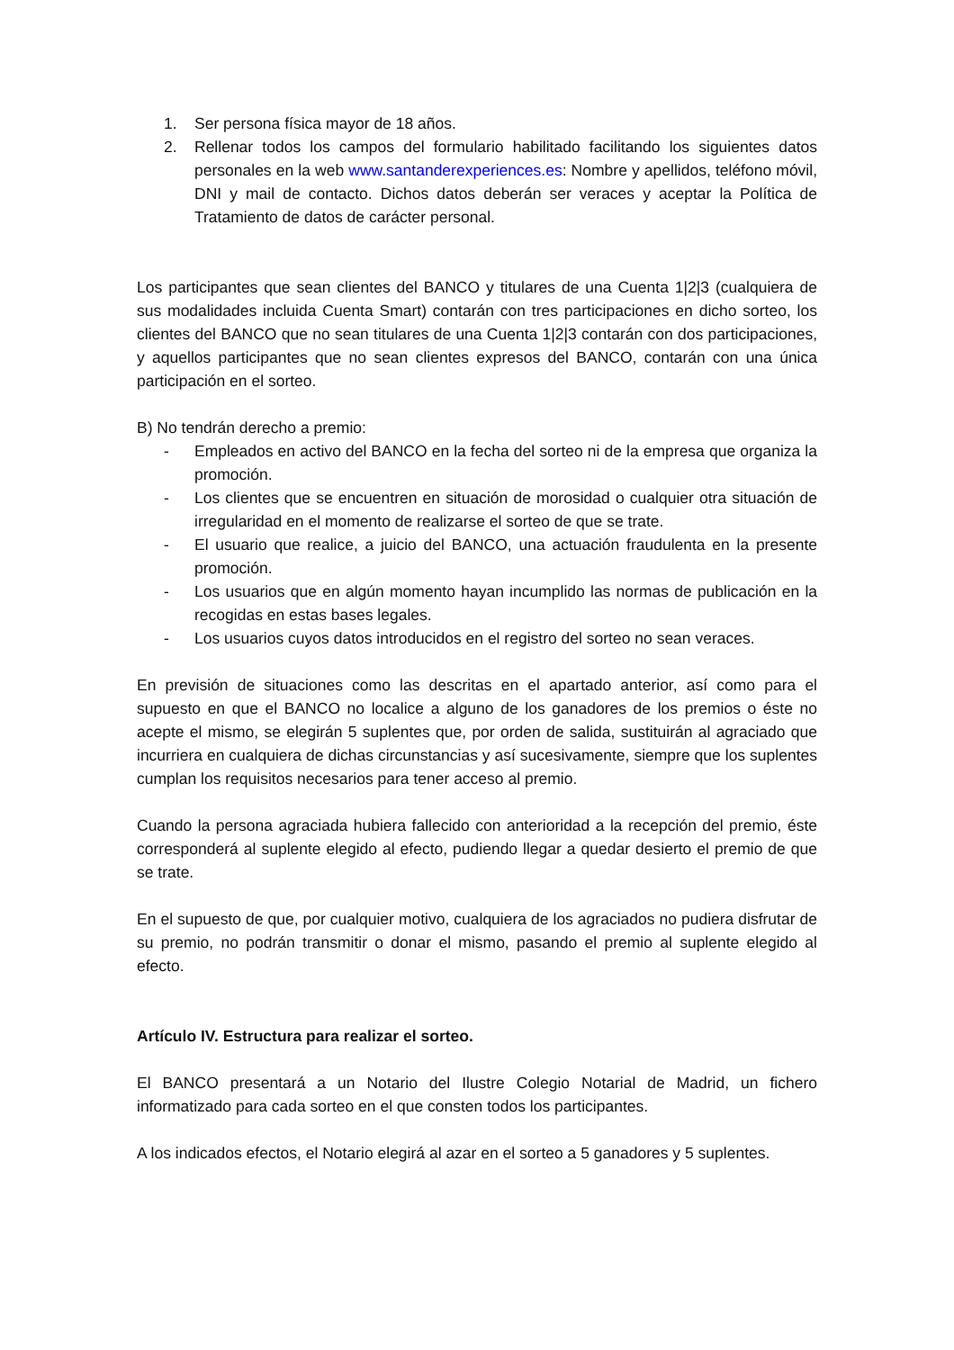1. Ser persona física mayor de 18 años.
2. Rellenar todos los campos del formulario habilitado facilitando los siguientes datos personales en la web www.santanderexperiences.es: Nombre y apellidos, teléfono móvil, DNI y mail de contacto. Dichos datos deberán ser veraces y aceptar la Política de Tratamiento de datos de carácter personal.
Los participantes que sean clientes del BANCO y titulares de una Cuenta 1|2|3 (cualquiera de sus modalidades incluida Cuenta Smart) contarán con tres participaciones en dicho sorteo, los clientes del BANCO que no sean titulares de una Cuenta 1|2|3 contarán con dos participaciones, y aquellos participantes que no sean clientes expresos del BANCO, contarán con una única participación en el sorteo.
B) No tendrán derecho a premio:
- Empleados en activo del BANCO en la fecha del sorteo ni de la empresa que organiza la promoción.
- Los clientes que se encuentren en situación de morosidad o cualquier otra situación de irregularidad en el momento de realizarse el sorteo de que se trate.
- El usuario que realice, a juicio del BANCO, una actuación fraudulenta en la presente promoción.
- Los usuarios que en algún momento hayan incumplido las normas de publicación en la recogidas en estas bases legales.
- Los usuarios cuyos datos introducidos en el registro del sorteo no sean veraces.
En previsión de situaciones como las descritas en el apartado anterior, así como para el supuesto en que el BANCO no localice a alguno de los ganadores de los premios o éste no acepte el mismo, se elegirán 5 suplentes que, por orden de salida, sustituirán al agraciado que incurriera en cualquiera de dichas circunstancias y así sucesivamente, siempre que los suplentes cumplan los requisitos necesarios para tener acceso al premio.
Cuando la persona agraciada hubiera fallecido con anterioridad a la recepción del premio, éste corresponderá al suplente elegido al efecto, pudiendo llegar a quedar desierto el premio de que se trate.
En el supuesto de que, por cualquier motivo, cualquiera de los agraciados no pudiera disfrutar de su premio, no podrán transmitir o donar el mismo, pasando el premio al suplente elegido al efecto.
Artículo IV. Estructura para realizar el sorteo.
El BANCO presentará a un Notario del Ilustre Colegio Notarial de Madrid, un fichero informatizado para cada sorteo en el que consten todos los participantes.
A los indicados efectos, el Notario elegirá al azar en el sorteo a 5 ganadores y 5 suplentes.